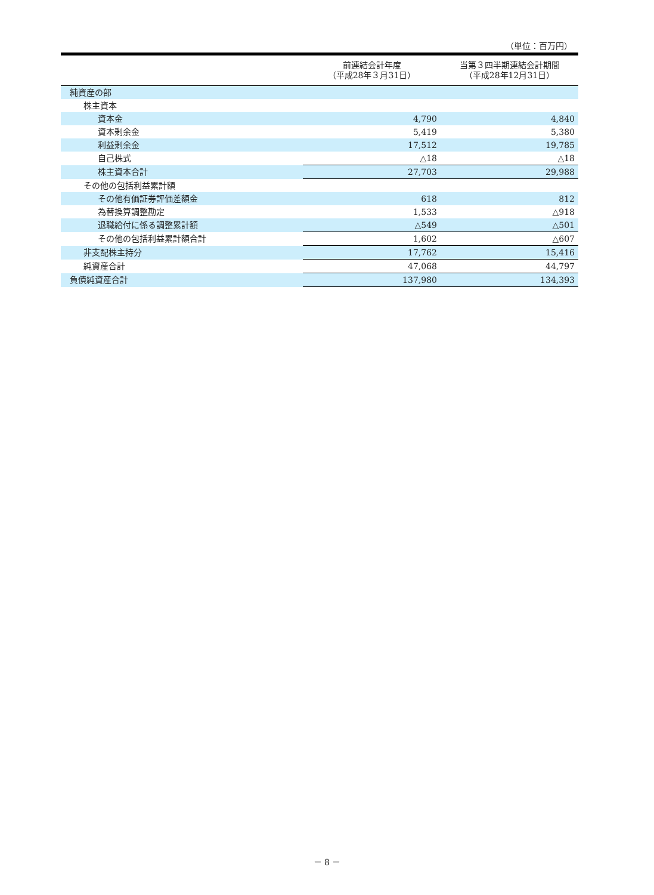（単位：百万円）
| | 前連結会計年度 （平成28年３月31日） | 当第３四半期連結会計期間 （平成28年12月31日） |
| --- | --- | --- |
| 純資産の部 | | |
| 株主資本 | | |
| 資本金 | 4,790 | 4,840 |
| 資本剰余金 | 5,419 | 5,380 |
| 利益剰余金 | 17,512 | 19,785 |
| 自己株式 | △18 | △18 |
| 株主資本合計 | 27,703 | 29,988 |
| その他の包括利益累計額 | | |
| その他有価証券評価差額金 | 618 | 812 |
| 為替換算調整勘定 | 1,533 | △918 |
| 退職給付に係る調整累計額 | △549 | △501 |
| その他の包括利益累計額合計 | 1,602 | △607 |
| 非支配株主持分 | 17,762 | 15,416 |
| 純資産合計 | 47,068 | 44,797 |
| 負債純資産合計 | 137,980 | 134,393 |
－ 8 －